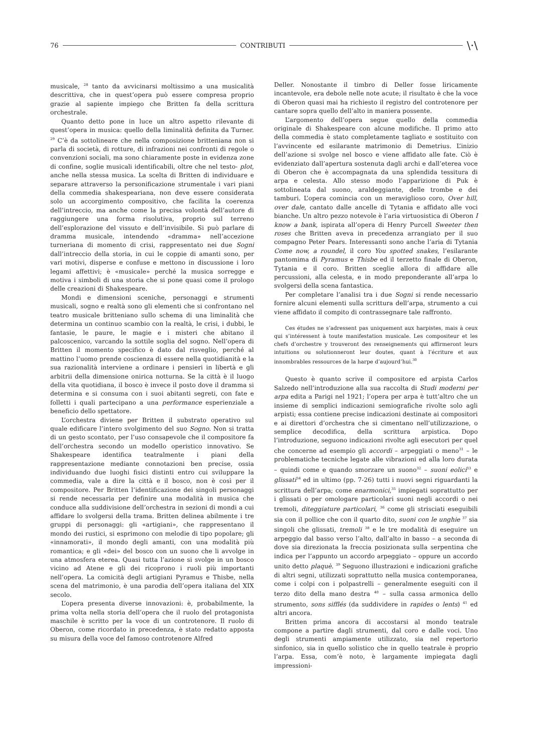76 CONTRIBUTI \·\
musicale, <sup>28</sup> tanto da avvicinarsi moltissimo a una musicalità descrittiva, che in quest’opera può essere compresa proprio grazie al sapiente impiego che Britten fa della scrittura orchestrale.
Quanto detto pone in luce un altro aspetto rilevante di quest’opera in musica: quello della liminalità definita da Turner. <sup>29</sup> C’è da sottolineare che nella composizione britteniana non si parla di società, di rotture, di infrazioni nei confronti di regole o convenzioni sociali, ma sono chiaramente poste in evidenza zone di confine, soglie musicali identificabili, oltre che nel testo- plot, anche nella stessa musica. La scelta di Britten di individuare e separare attraverso la personificazione strumentale i vari piani della commedia shakespeariana, non deve essere considerata solo un accorgimento compositivo, che facilita la coerenza dell’intreccio, ma anche come la precisa volontà dell’autore di raggiungere una forma risolutiva, proprio sul terreno dell’esplorazione del vissuto e dell’invisibile. Si può parlare di dramma musicale, intendendo «dramma» nell’accezione turneriana di momento di crisi, rappresentato nei due Sogni dall’intreccio della storia, in cui le coppie di amanti sono, per vari motivi, disperse e confuse e mettono in discussione i loro legami affettivi; è «musicale» perché la musica sorregge e motiva i simboli di una storia che si pone quasi come il prologo delle creazioni di Shakespeare.
Mondi e dimensioni sceniche, personaggi e strumenti musicali, sogno e realtà sono gli elementi che si confrontano nel teatro musicale britteniano sullo schema di una liminalità che determina un continuo scambio con la realtà, le crisi, i dubbi, le fantasie, le paure, le magie e i misteri che abitano il palcoscenico, varcando la sottile soglia del sogno. Nell’opera di Britten il momento specifico è dato dal risveglio, perché al mattino l’uomo prende coscienza di essere nella quotidianità e la sua razionalità interviene a ordinare i pensieri in libertà e gli arbitrii della dimensione onirica notturna. Se la città è il luogo della vita quotidiana, il bosco è invece il posto dove il dramma si determina e si consuma con i suoi abitanti segreti, con fate e folletti i quali partecipano a una performance esperienziale a beneficio dello spettatore.
L’orchestra diviene per Britten il substrato operativo sul quale edificare l’intero svolgimento del suo Sogno. Non si tratta di un gesto scontato, per l’uso consapevole che il compositore fa dell’orchestra secondo un modello operistico innovativo. Se Shakespeare identifica teatralmente i piani della rappresentazione mediante connotazioni ben precise, ossia individuando due luoghi fisici distinti entro cui sviluppare la commedia, vale a dire la città e il bosco, non è così per il compositore. Per Britten l’identificazione dei singoli personaggi si rende necessaria per definire una modalità in musica che conduce alla suddivisione dell’orchestra in sezioni di mondi a cui affidare lo svolgersi della trama. Britten delinea abilmente i tre gruppi di personaggi: gli «artigiani», che rappresentano il mondo dei rustici, si esprimono con melodie di tipo popolare; gli «innamorati», il mondo degli amanti, con una modalità più romantica; e gli «dei» del bosco con un suono che li avvolge in una atmosfera eterea. Quasi tutta l’azione si svolge in un bosco vicino ad Atene e gli dei ricoprono i ruoli più importanti nell’opera. La comicità degli artigiani Pyramus e Thisbe, nella scena del matrimonio, è una parodia dell’opera italiana del XIX secolo.
L’opera presenta diverse innovazioni: è, probabilmente, la prima volta nella storia dell’opera che il ruolo del protagonista maschile è scritto per la voce di un controtenore. Il ruolo di Oberon, come ricordato in precedenza, è stato redatto apposta su misura della voce del famoso controtenore Alfred
Deller. Nonostante il timbro di Deller fosse liricamente incantevole, era debole nelle note acute; il risultato è che la voce di Oberon quasi mai ha richiesto il registro del controtenore per cantare sopra quello dell’alto in maniera possente.
L’argomento dell’opera segue quello della commedia originale di Shakespeare con alcune modifiche. Il primo atto della commedia è stato completamente tagliato e sostituito con l’avvincente ed esilarante matrimonio di Demetrius. L’inizio dell’azione si svolge nel bosco e viene affidato alle fate. Ciò è evidenziato dall’apertura sostenuta dagli archi e dall’eterea voce di Oberon che è accompagnata da una splendida tessitura di arpa e celesta. Allo stesso modo l’apparizione di Puk è sottolineata dal suono, araldeggiante, delle trombe e dei tamburi. L’opera comincia con un meraviglioso coro, Over hill, over dale, cantato dalle ancelle di Tytania e affidato alle voci bianche. Un altro pezzo notevole è l’aria virtuosistica di Oberon I know a bank, ispirata all’opera di Henry Purcell Sweeter then roses che Britten aveva in precedenza arrangiato per il suo compagno Peter Pears. Interessanti sono anche l’aria di Tytania Come now, a roundel, il coro You spotted snakes, l’esilarante pantomima di Pyramus e Thisbe ed il terzetto finale di Oberon, Tytania e il coro. Britten sceglie allora di affidare alle percussioni, alla celesta, e in modo preponderante all’arpa lo svolgersi della scena fantastica.
Per completare l’analisi tra i due Sogni si rende necessario fornire alcuni elementi sulla scrittura dell’arpa, strumento a cui viene affidato il compito di contrassegnare tale raffronto.
Ces études ne s’adressent pas uniquement aux harpistes, mais à ceux qui s’intéressent à toute manifestation musicale. Les compositeur et les chefs d’orchestre y trouveront des renseignements qui affirmeront leurs intuitions ou solutionneront leur doutes, quant à l’écriture et aux innombrables ressources de la harpe d’aujourd’hui.<sup>30</sup>
Questo è quanto scrive il compositore ed arpista Carlos Salzedo nell’introduzione alla sua raccolta di Studi moderni per arpa edita a Parigi nel 1921; l’opera per arpa è tutt’altro che un insieme di semplici indicazioni semiografiche rivolte solo agli arpisti; essa contiene precise indicazioni destinate ai compositori e ai direttori d’orchestra che si cimentano nell’utilizzazione, o semplice decodifica, della scrittura arpistica. Dopo l’introduzione, seguono indicazioni rivolte agli esecutori per quel che concerne ad esempio gli accordi – arpeggiati o meno<sup>31</sup> – le problematiche tecniche legate alle vibrazioni ed alla loro durata – quindi come e quando smorzare un suono<sup>32</sup> – suoni eolici<sup>33</sup> e glissati<sup>34</sup> ed in ultimo (pp. 7-26) tutti i nuovi segni riguardanti la scrittura dell’arpa; come enarmonici,<sup>35</sup> impiegati soprattutto per i glissati o per omologare particolari suoni negli accordi o nei tremoli, diteggiature particolari, <sup>36</sup> come gli strisciati eseguibili sia con il pollice che con il quarto dito, suoni con le unghie <sup>37</sup> sia singoli che glissati, tremoli <sup>38</sup> e le tre modalità di eseguire un arpeggio dal basso verso l’alto, dall’alto in basso – a seconda di dove sia direzionata la freccia posizionata sulla serpentina che indica per l’appunto un accordo arpeggiato – oppure un accordo unito detto plaquè. <sup>39</sup> Seguono illustrazioni e indicazioni grafiche di altri segni, utilizzati soprattutto nella musica contemporanea, come i colpi con i polpastrelli – generalmente eseguiti con il terzo dito della mano destra <sup>40</sup> – sulla cassa armonica dello strumento, sons sifflés (da suddividere in rapides o lents) <sup>41</sup> ed altri ancora.
Britten prima ancora di accostarsi al mondo teatrale compone a partire dagli strumenti, dal coro e dalle voci. Uno degli strumenti ampiamente utilizzato, sia nel repertorio sinfonico, sia in quello solistico che in quello teatrale è proprio l’arpa. Essa, com’è noto, è largamente impiegata dagli impressioni-